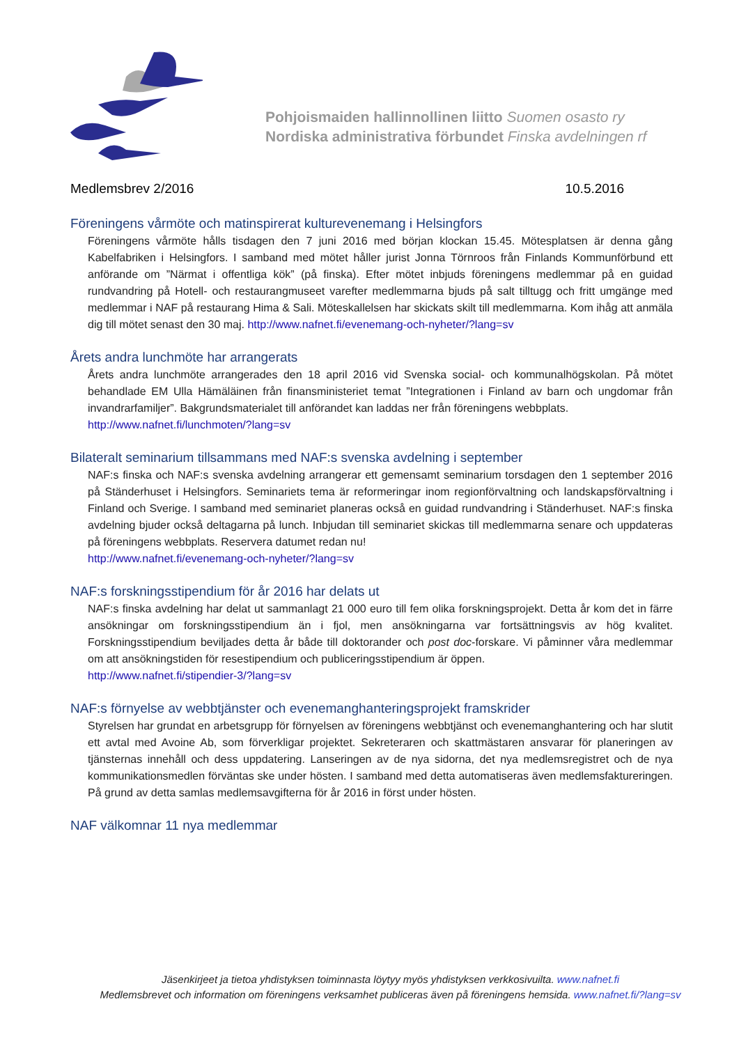Pohjoismaiden hallinnollinen liitto Suomen osasto ry
Nordiska administrativa förbundet Finska avdelningen rf
Medlemsbrev 2/2016 10.5.2016
Föreningens vårmöte och matinspirerat kulturevenemang i Helsingfors
Föreningens vårmöte hålls tisdagen den 7 juni 2016 med början klockan 15.45. Mötesplatsen är denna gång Kabelfabriken i Helsingfors. I samband med mötet håller jurist Jonna Törnroos från Finlands Kommunförbund ett anförande om ”Närmat i offentliga kök” (på finska). Efter mötet inbjuds föreningens medlemmar på en guidad rundvandring på Hotell- och restaurangmuseet varefter medlemmarna bjuds på salt tilltugg och fritt umgänge med medlemmar i NAF på restaurang Hima & Sali. Möteskallelsen har skickats skilt till medlemmarna. Kom ihåg att anmäla dig till mötet senast den 30 maj. http://www.nafnet.fi/evenemang-och-nyheter/?lang=sv
Årets andra lunchmöte har arrangerats
Årets andra lunchmöte arrangerades den 18 april 2016 vid Svenska social- och kommunalhögskolan. På mötet behandlade EM Ulla Hämäläinen från finansministeriet temat ”Integrationen i Finland av barn och ungdomar från invandrarfamiljer”. Bakgrundsmaterialet till anförandet kan laddas ner från föreningens webbplats.
http://www.nafnet.fi/lunchmoten/?lang=sv
Bilateralt seminarium tillsammans med NAF:s svenska avdelning i september
NAF:s finska och NAF:s svenska avdelning arrangerar ett gemensamt seminarium torsdagen den 1 september 2016 på Ständerhuset i Helsingfors. Seminariets tema är reformeringar inom regionförvaltning och landskapsförvaltning i Finland och Sverige. I samband med seminariet planeras också en guidad rundvandring i Ständerhuset. NAF:s finska avdelning bjuder också deltagarna på lunch. Inbjudan till seminariet skickas till medlemmarna senare och uppdateras på föreningens webbplats. Reservera datumet redan nu!
http://www.nafnet.fi/evenemang-och-nyheter/?lang=sv
NAF:s forskningsstipendium för år 2016 har delats ut
NAF:s finska avdelning har delat ut sammanlagt 21 000 euro till fem olika forskningsprojekt. Detta år kom det in färre ansökningar om forskningsstipendium än i fjol, men ansökningarna var fortsättningsvis av hög kvalitet. Forskningsstipendium beviljades detta år både till doktorander och post doc-forskare. Vi påminner våra medlemmar om att ansökningstiden för resestipendium och publiceringsstipendium är öppen.
http://www.nafnet.fi/stipendier-3/?lang=sv
NAF:s förnyelse av webbtjänster och evenemanghanteringsprojekt framskrider
Styrelsen har grundat en arbetsgrupp för förnyelsen av föreningens webbtjänst och evenemanghantering och har slutit ett avtal med Avoine Ab, som förverkligar projektet. Sekreteraren och skattmästaren ansvarar för planeringen av tjänsternas innehåll och dess uppdatering. Lanseringen av de nya sidorna, det nya medlemsregistret och de nya kommunikationsmedlen förväntas ske under hösten. I samband med detta automatiseras även medlemsfaktureringen. På grund av detta samlas medlemsavgifterna för år 2016 in först under hösten.
NAF välkomnar 11 nya medlemmar
Jäsenkirjeet ja tietoa yhdistyksen toiminnasta löytyy myös yhdistyksen verkkosivuilta. www.nafnet.fi
Medlemsbrevet och information om föreningens verksamhet publiceras även på föreningens hemsida. www.nafnet.fi/?lang=sv